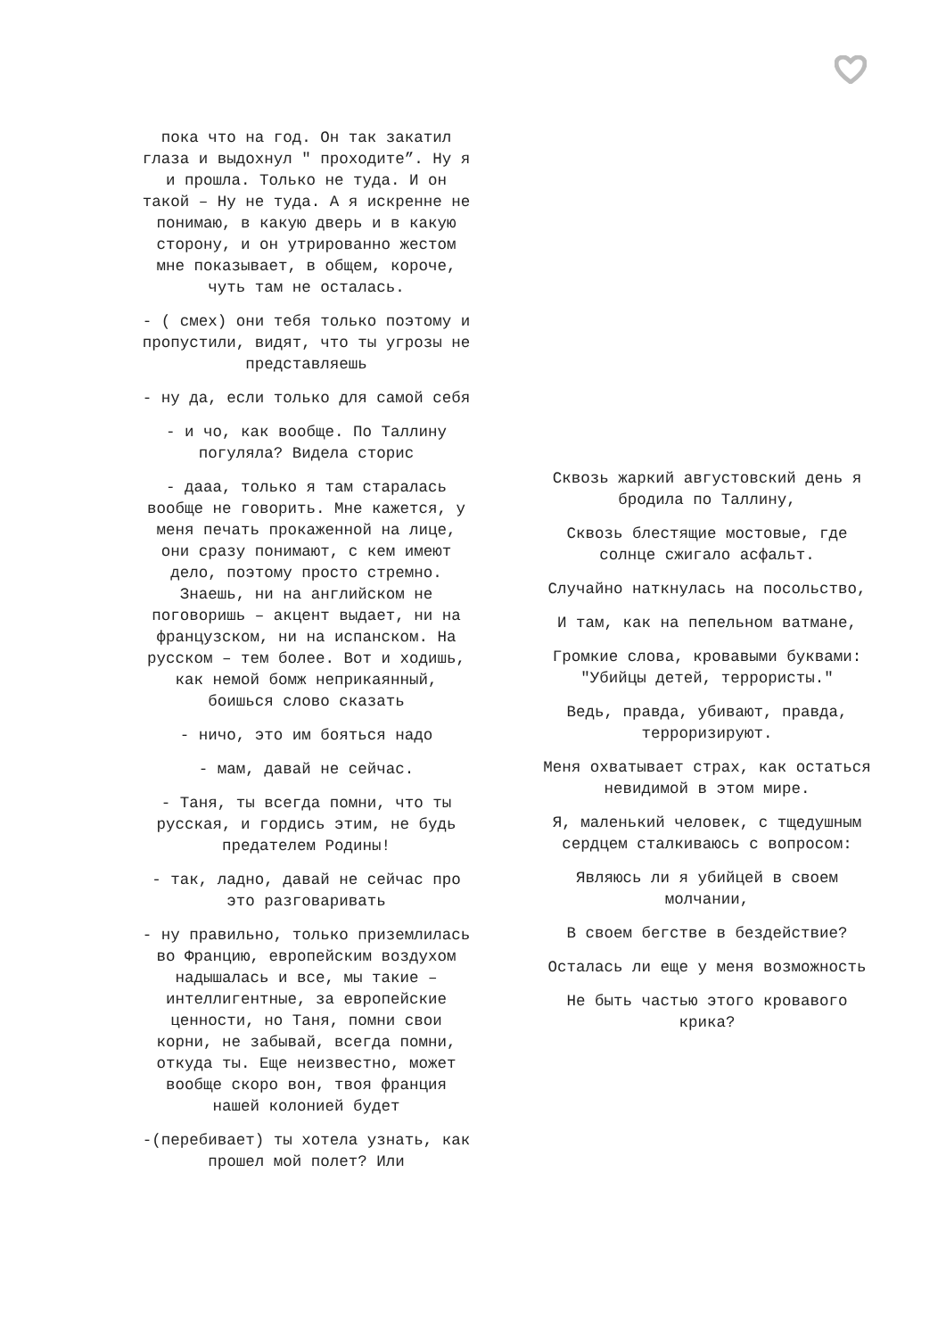пока что на год. Он так закатил глаза и выдохнул " проходите”. Ну я и прошла. Только не туда. И он такой – Ну не туда. А я искренне не понимаю, в какую дверь и в какую сторону, и он утрированно жестом мне показывает, в общем, короче, чуть там не осталась.
- ( смех) они тебя только поэтому и пропустили, видят, что ты угрозы не представляешь
- ну да, если только для самой себя
- и чо, как вообще. По Таллину погуляла? Видела сторис
- дааа, только я там старалась вообще не говорить. Мне кажется, у меня печать прокаженной на лице, они сразу понимают, с кем имеют дело, поэтому просто стремно. Знаешь, ни на английском не поговоришь – акцент выдает, ни на французском, ни на испанском. На русском – тем более. Вот и ходишь, как немой бомж неприкаянный, боишься слово сказать
- ничо, это им бояться надо
- мам, давай не сейчас.
- Таня, ты всегда помни, что ты русская, и гордись этим, не будь предателем Родины!
- так, ладно, давай не сейчас про это разговаривать
- ну правильно, только приземлилась во Францию, европейским воздухом надышалась и все, мы такие – интеллигентные, за европейские ценности, но Таня, помни свои корни, не забывай, всегда помни, откуда ты. Еще неизвестно, может вообще скоро вон, твоя франция нашей колонией будет
-(перебивает) ты хотела узнать, как прошел мой полет? Или
Сквозь жаркий августовский день я бродила по Таллину,
Сквозь блестящие мостовые, где солнце сжигало асфальт.
Случайно наткнулась на посольство,
И там, как на пепельном ватмане,
Громкие слова, кровавыми буквами: "Убийцы детей, террористы."
Ведь, правда, убивают, правда, терроризируют.
Меня охватывает страх, как остаться невидимой в этом мире.
Я, маленький человек, с тщедушным сердцем сталкиваюсь с вопросом:
Являюсь ли я убийцей в своем молчании,
В своем бегстве в бездействие?
Осталась ли еще у меня возможность
Не быть частью этого кровавого крика?